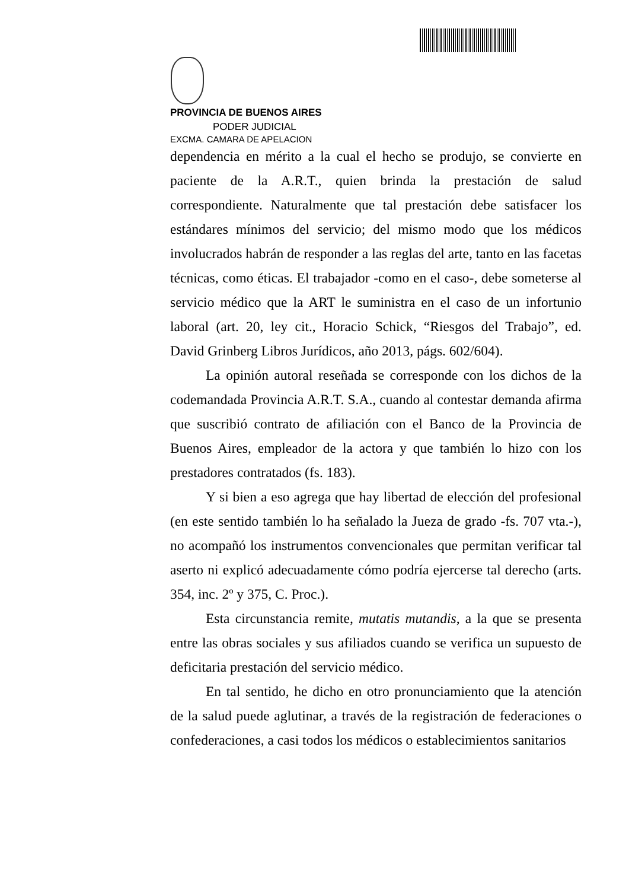PROVINCIA DE BUENOS AIRES
PODER JUDICIAL
EXCMA. CAMARA DE APELACION
dependencia en mérito a la cual el hecho se produjo, se convierte en paciente de la A.R.T., quien brinda la prestación de salud correspondiente. Naturalmente que tal prestación debe satisfacer los estándares mínimos del servicio; del mismo modo que los médicos involucrados habrán de responder a las reglas del arte, tanto en las facetas técnicas, como éticas. El trabajador -como en el caso-, debe someterse al servicio médico que la ART le suministra en el caso de un infortunio laboral (art. 20, ley cit., Horacio Schick, “Riesgos del Trabajo”, ed. David Grinberg Libros Jurídicos, año 2013, págs. 602/604).
La opinión autoral reseñada se corresponde con los dichos de la codemandada Provincia A.R.T. S.A., cuando al contestar demanda afirma que suscribió contrato de afiliación con el Banco de la Provincia de Buenos Aires, empleador de la actora y que también lo hizo con los prestadores contratados (fs. 183).
Y si bien a eso agrega que hay libertad de elección del profesional (en este sentido también lo ha señalado la Jueza de grado -fs. 707 vta.-), no acompañó los instrumentos convencionales que permitan verificar tal aserto ni explicó adecuadamente cómo podría ejercerse tal derecho (arts. 354, inc. 2º y 375, C. Proc.).
Esta circunstancia remite, mutatis mutandis, a la que se presenta entre las obras sociales y sus afiliados cuando se verifica un supuesto de deficitaria prestación del servicio médico.
En tal sentido, he dicho en otro pronunciamiento que la atención de la salud puede aglutinar, a través de la registración de federaciones o confederaciones, a casi todos los médicos o establecimientos sanitarios